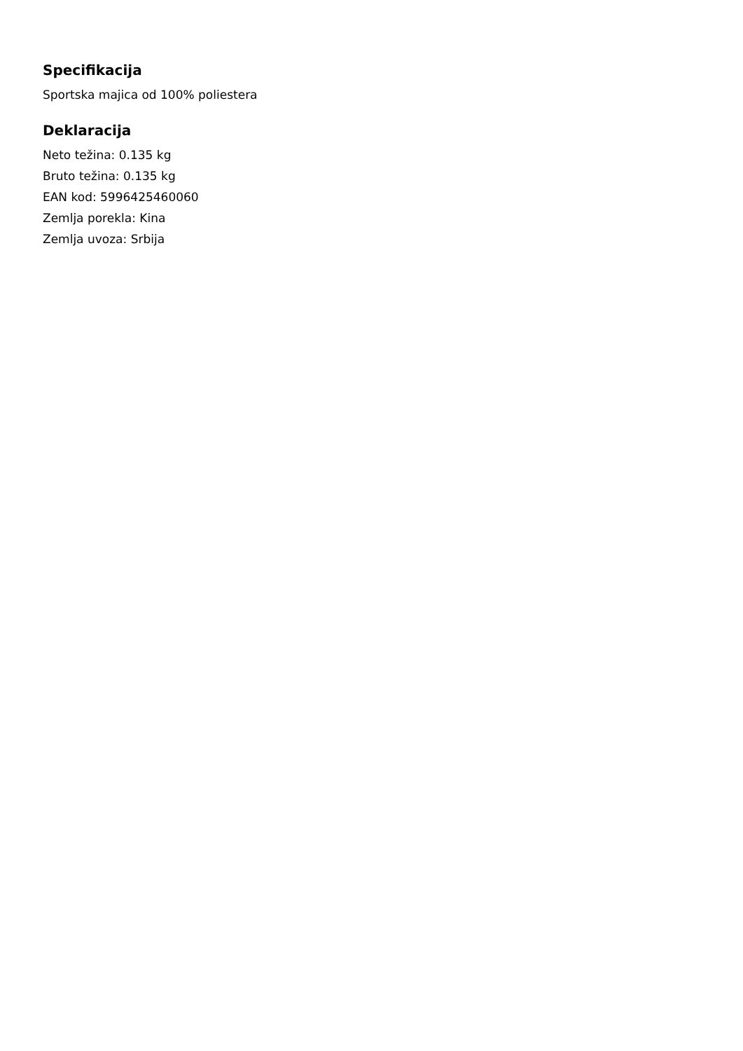Specifikacija
Sportska majica od 100% poliestera
Deklaracija
Neto težina: 0.135 kg
Bruto težina: 0.135 kg
EAN kod: 5996425460060
Zemlja porekla: Kina
Zemlja uvoza: Srbija